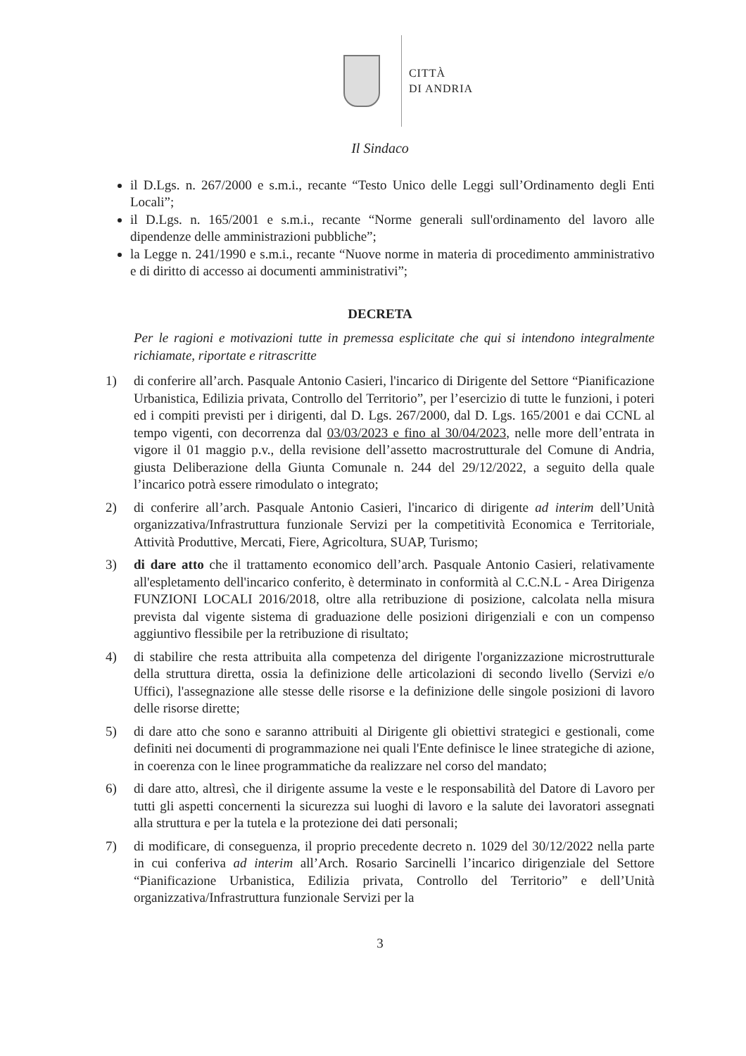CITTÀ
DI ANDRIA
Il Sindaco
il D.Lgs. n. 267/2000 e s.m.i., recante “Testo Unico delle Leggi sull’Ordinamento degli Enti Locali”;
il D.Lgs. n. 165/2001 e s.m.i., recante “Norme generali sull'ordinamento del lavoro alle dipendenze delle amministrazioni pubbliche”;
la Legge n. 241/1990 e s.m.i., recante “Nuove norme in materia di procedimento amministrativo e di diritto di accesso ai documenti amministrativi”;
DECRETA
Per le ragioni e motivazioni tutte in premessa esplicitate che qui si intendono integralmente richiamate, riportate e ritrascritte
1) di conferire all’arch. Pasquale Antonio Casieri, l'incarico di Dirigente del Settore “Pianificazione Urbanistica, Edilizia privata, Controllo del Territorio”, per l’esercizio di tutte le funzioni, i poteri ed i compiti previsti per i dirigenti, dal D. Lgs. 267/2000, dal D. Lgs. 165/2001 e dai CCNL al tempo vigenti, con decorrenza dal 03/03/2023 e fino al 30/04/2023, nelle more dell’entrata in vigore il 01 maggio p.v., della revisione dell’assetto macrostrutturale del Comune di Andria, giusta Deliberazione della Giunta Comunale n. 244 del 29/12/2022, a seguito della quale l’incarico potrà essere rimodulato o integrato;
2) di conferire all’arch. Pasquale Antonio Casieri, l'incarico di dirigente ad interim dell’Unità organizzativa/Infrastruttura funzionale Servizi per la competitività Economica e Territoriale, Attività Produttive, Mercati, Fiere, Agricoltura, SUAP, Turismo;
3) di dare atto che il trattamento economico dell’arch. Pasquale Antonio Casieri, relativamente all'espletamento dell'incarico conferito, è determinato in conformità al C.C.N.L - Area Dirigenza FUNZIONI LOCALI 2016/2018, oltre alla retribuzione di posizione, calcolata nella misura prevista dal vigente sistema di graduazione delle posizioni dirigenziali e con un compenso aggiuntivo flessibile per la retribuzione di risultato;
4) di stabilire che resta attribuita alla competenza del dirigente l'organizzazione microstrutturale della struttura diretta, ossia la definizione delle articolazioni di secondo livello (Servizi e/o Uffici), l'assegnazione alle stesse delle risorse e la definizione delle singole posizioni di lavoro delle risorse dirette;
5) di dare atto che sono e saranno attribuiti al Dirigente gli obiettivi strategici e gestionali, come definiti nei documenti di programmazione nei quali l'Ente definisce le linee strategiche di azione, in coerenza con le linee programmatiche da realizzare nel corso del mandato;
6) di dare atto, altresì, che il dirigente assume la veste e le responsabilità del Datore di Lavoro per tutti gli aspetti concernenti la sicurezza sui luoghi di lavoro e la salute dei lavoratori assegnati alla struttura e per la tutela e la protezione dei dati personali;
7) di modificare, di conseguenza, il proprio precedente decreto n. 1029 del 30/12/2022 nella parte in cui conferiva ad interim all’Arch. Rosario Sarcinelli l’incarico dirigenziale del Settore “Pianificazione Urbanistica, Edilizia privata, Controllo del Territorio” e dell’Unità organizzativa/Infrastruttura funzionale Servizi per la
3